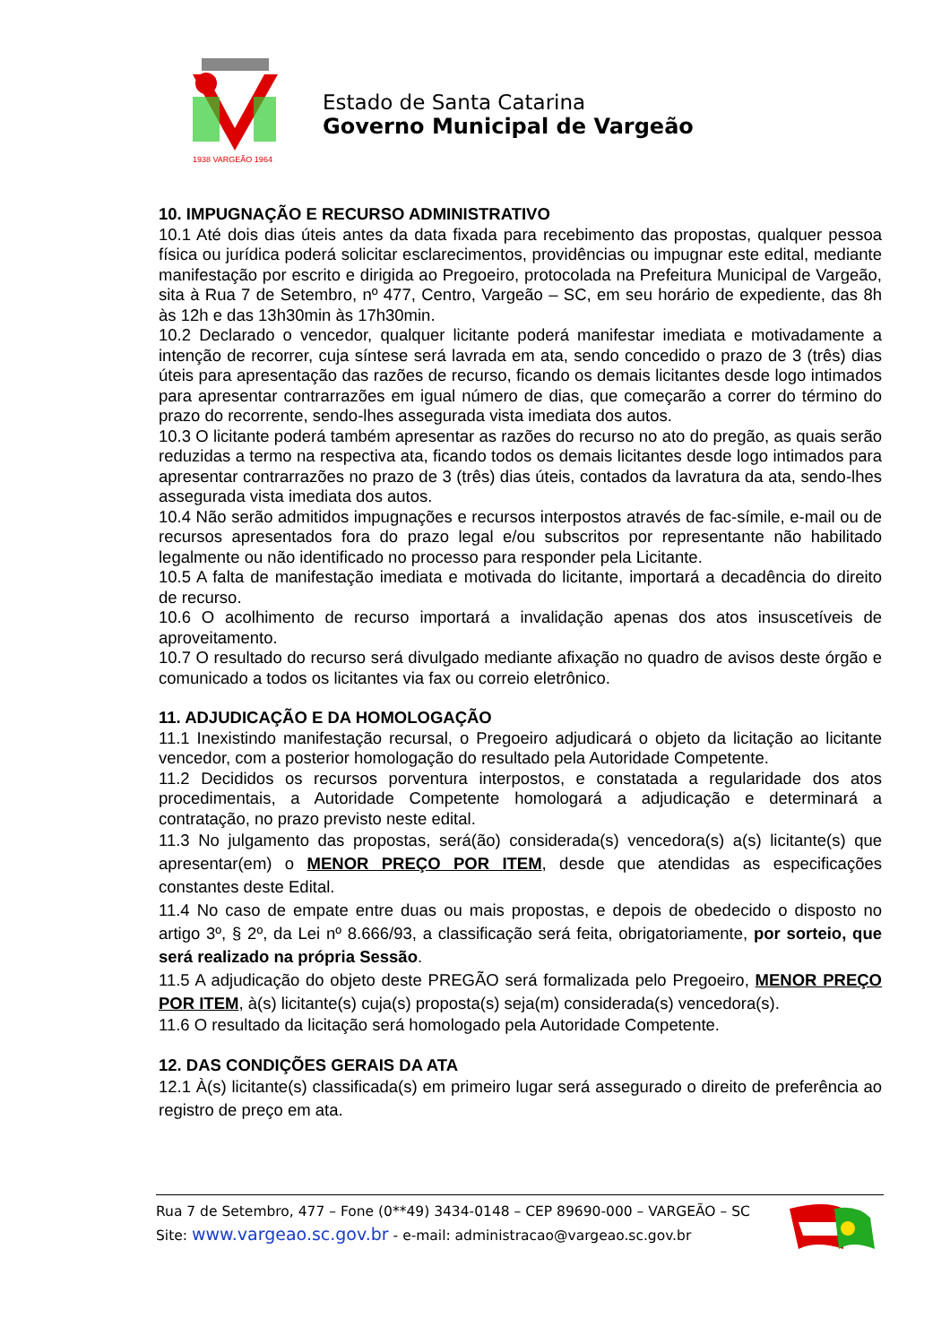1938 VARGEÃO 1964
Estado de Santa Catarina
Governo Municipal de Vargeão
10. IMPUGNAÇÃO E RECURSO ADMINISTRATIVO
10.1 Até dois dias úteis antes da data fixada para recebimento das propostas, qualquer pessoa física ou jurídica poderá solicitar esclarecimentos, providências ou impugnar este edital, mediante manifestação por escrito e dirigida ao Pregoeiro, protocolada na Prefeitura Municipal de Vargeão, sita à Rua 7 de Setembro, nº 477, Centro, Vargeão – SC, em seu horário de expediente, das 8h às 12h e das 13h30min às 17h30min.
10.2 Declarado o vencedor, qualquer licitante poderá manifestar imediata e motivadamente a intenção de recorrer, cuja síntese será lavrada em ata, sendo concedido o prazo de 3 (três) dias úteis para apresentação das razões de recurso, ficando os demais licitantes desde logo intimados para apresentar contrarrazões em igual número de dias, que começarão a correr do término do prazo do recorrente, sendo-lhes assegurada vista imediata dos autos.
10.3 O licitante poderá também apresentar as razões do recurso no ato do pregão, as quais serão reduzidas a termo na respectiva ata, ficando todos os demais licitantes desde logo intimados para apresentar contrarrazões no prazo de 3 (três) dias úteis, contados da lavratura da ata, sendo-lhes assegurada vista imediata dos autos.
10.4 Não serão admitidos impugnações e recursos interpostos através de fac-símile, e-mail ou de recursos apresentados fora do prazo legal e/ou subscritos por representante não habilitado legalmente ou não identificado no processo para responder pela Licitante.
10.5 A falta de manifestação imediata e motivada do licitante, importará a decadência do direito de recurso.
10.6 O acolhimento de recurso importará a invalidação apenas dos atos insuscetíveis de aproveitamento.
10.7 O resultado do recurso será divulgado mediante afixação no quadro de avisos deste órgão e comunicado a todos os licitantes via fax ou correio eletrônico.
11. ADJUDICAÇÃO E DA HOMOLOGAÇÃO
11.1 Inexistindo manifestação recursal, o Pregoeiro adjudicará o objeto da licitação ao licitante vencedor, com a posterior homologação do resultado pela Autoridade Competente.
11.2 Decididos os recursos porventura interpostos, e constatada a regularidade dos atos procedimentais, a Autoridade Competente homologará a adjudicação e determinará a contratação, no prazo previsto neste edital.
11.3 No julgamento das propostas, será(ão) considerada(s) vencedora(s) a(s) licitante(s) que apresentar(em) o MENOR PREÇO POR ITEM, desde que atendidas as especificações constantes deste Edital.
11.4 No caso de empate entre duas ou mais propostas, e depois de obedecido o disposto no artigo 3º, § 2º, da Lei nº 8.666/93, a classificação será feita, obrigatoriamente, por sorteio, que será realizado na própria Sessão.
11.5 A adjudicação do objeto deste PREGÃO será formalizada pelo Pregoeiro, MENOR PREÇO POR ITEM, à(s) licitante(s) cuja(s) proposta(s) seja(m) considerada(s) vencedora(s).
11.6 O resultado da licitação será homologado pela Autoridade Competente.
12. DAS CONDIÇÕES GERAIS DA ATA
12.1 À(s) licitante(s) classificada(s) em primeiro lugar será assegurado o direito de preferência ao registro de preço em ata.
Rua 7 de Setembro, 477 – Fone (0**49) 3434-0148 – CEP 89690-000 – VARGEÃO – SC
Site: www.vargeao.sc.gov.br - e-mail: administracao@vargeao.sc.gov.br